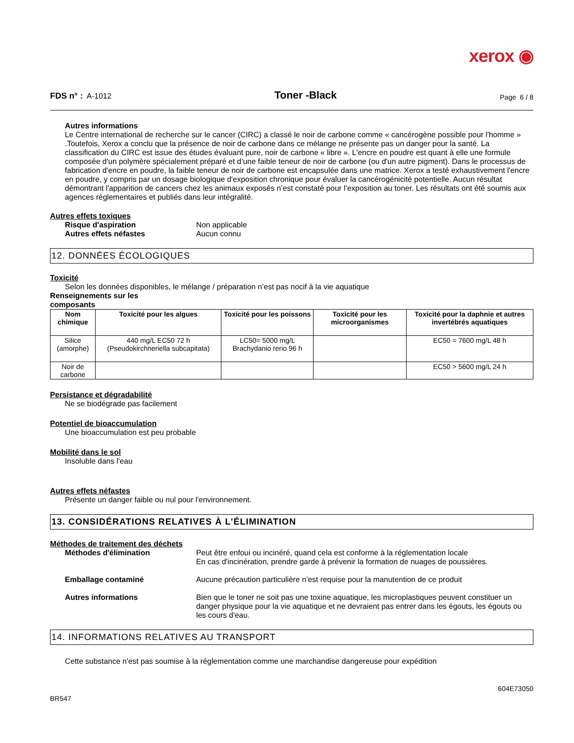xerox ◉
FDS n° : A-1012 Toner -Black Page 6 / 8
Autres informations
Le Centre international de recherche sur le cancer (CIRC) a classé le noir de carbone comme « cancérogène possible pour l'homme » .Toutefois, Xerox a conclu que la présence de noir de carbone dans ce mélange ne présente pas un danger pour la santé. La classification du CIRC est issue des études évaluant pure, noir de carbone « libre ». L'encre en poudre est quant à elle une formule composée d'un polymère spécialement préparé et d’une faible teneur de noir de carbone (ou d'un autre pigment). Dans le processus de fabrication d'encre en poudre, la faible teneur de noir de carbone est encapsulée dans une matrice. Xerox a testé exhaustivement l'encre en poudre, y compris par un dosage biologique d'exposition chronique pour évaluer la cancérogénicité potentielle. Aucun résultat démontrant l'apparition de cancers chez les animaux exposés n’est constaté pour l’exposition au toner. Les résultats ont été soumis aux agences réglementaires et publiés dans leur intégralité.
Autres effets toxiques
Risque d'aspiration Non applicable Autres effets néfastes Aucun connu
12. DONNÉES ÉCOLOGIQUES
Toxicité
Selon les données disponibles, le mélange / préparation n’est pas nocif à la vie aquatique
Renseignements sur les
composants
| Nom chimique | Toxicité pour les algues | Toxicité pour les poissons | Toxicité pour les microorganismes | Toxicité pour la daphnie et autres invertébrés aquatiques |
| --- | --- | --- | --- | --- |
| Silice (amorphe) | 440 mg/L EC50 72 h (Pseudokirchneriella subcapitata) | LC50= 5000 mg/L Brachydanio rerio 96 h | | EC50 = 7600 mg/L 48 h |
| Noir de carbone | | | | EC50 > 5600 mg/L 24 h |
Persistance et dégradabilité
Ne se biodégrade pas facilement
Potentiel de bioaccumulation
Une bioaccumulation est peu probable
Mobilité dans le sol
Insoluble dans l'eau
Autres effets néfastes
Présente un danger faible ou nul pour l'environnement.
13. CONSIDÉRATIONS RELATIVES À L’ÉLIMINATION
Méthodes de traitement des déchets
Méthodes d'élimination Peut être enfoui ou incinéré, quand cela est conforme à la réglementation locale
En cas d'incinération, prendre garde à prévenir la formation de nuages de poussières. Emballage contaminé Aucune précaution particulière n’est requise pour la manutention de ce produit Autres informations Bien que le toner ne soit pas une toxine aquatique, les microplastiques peuvent constituer un danger physique pour la vie aquatique et ne devraient pas entrer dans les égouts, les égouts ou les cours d'eau.
14. INFORMATIONS RELATIVES AU TRANSPORT
Cette substance n'est pas soumise à la réglementation comme une marchandise dangereuse pour expédition
604E73050
BR547